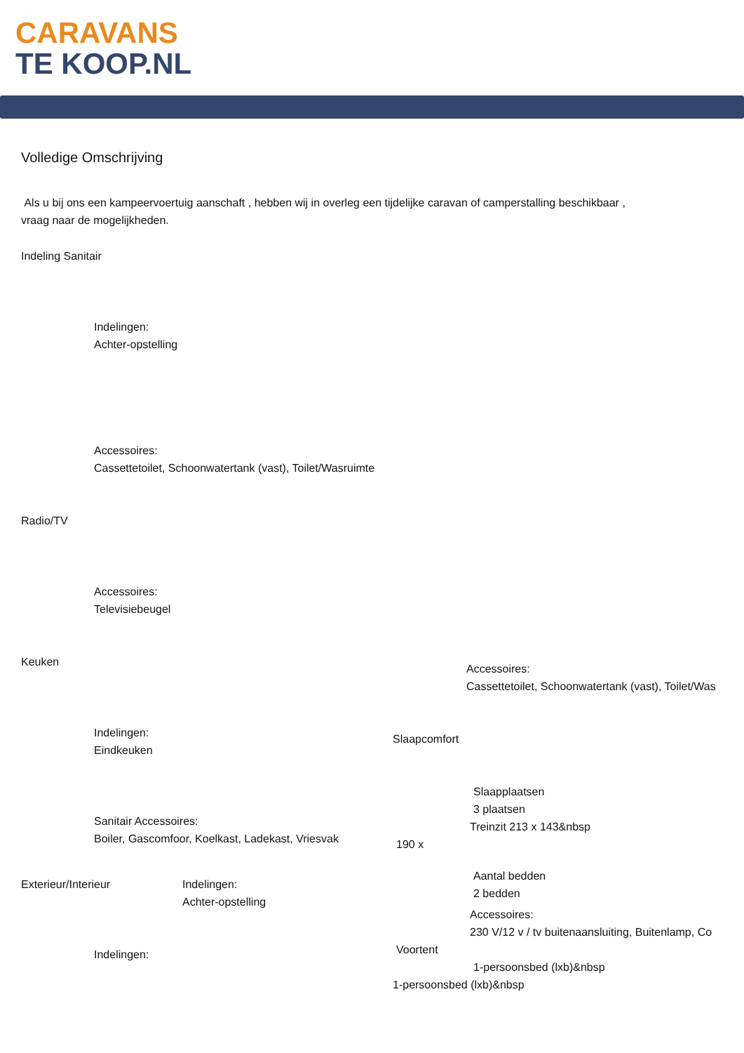CARAVANS
TE KOOP.NL
Volledige Omschrijving
Als u bij ons een kampeervoertuig aanschaft , hebben wij in overleg een tijdelijke caravan of camperstalling beschikbaar ,
vraag naar de mogelijkheden.
Indeling Sanitair
Indelingen:
Achter-opstelling
Accessoires:
Cassettetoilet, Schoonwatertank (vast), Toilet/Wasruimte
Radio/TV
Accessoires:
Televisiebeugel
Keuken
Indelingen:
Eindkeuken
Sanitair Accessoires:
Boiler, Gascomfoor, Koelkast, Ladekast, Vriesvak
Exterieur/Interieur Indelingen:
Achter-opstelling
Indelingen:
Accessoires:
Cassettetoilet, Schoonwatertank (vast), Toilet/Was
Slaapcomfort
Slaapplaatsen
3 plaatsen
Treinzit 213 x 143&nbsp
190 x
Aantal bedden
2 bedden
Accessoires:
230 V/12 v / tv buitenaansluiting, Buitenlamp, Co
Voortent
1-persoonsbed (lxb)&nbsp
1-persoonsbed (lxb)&nbsp